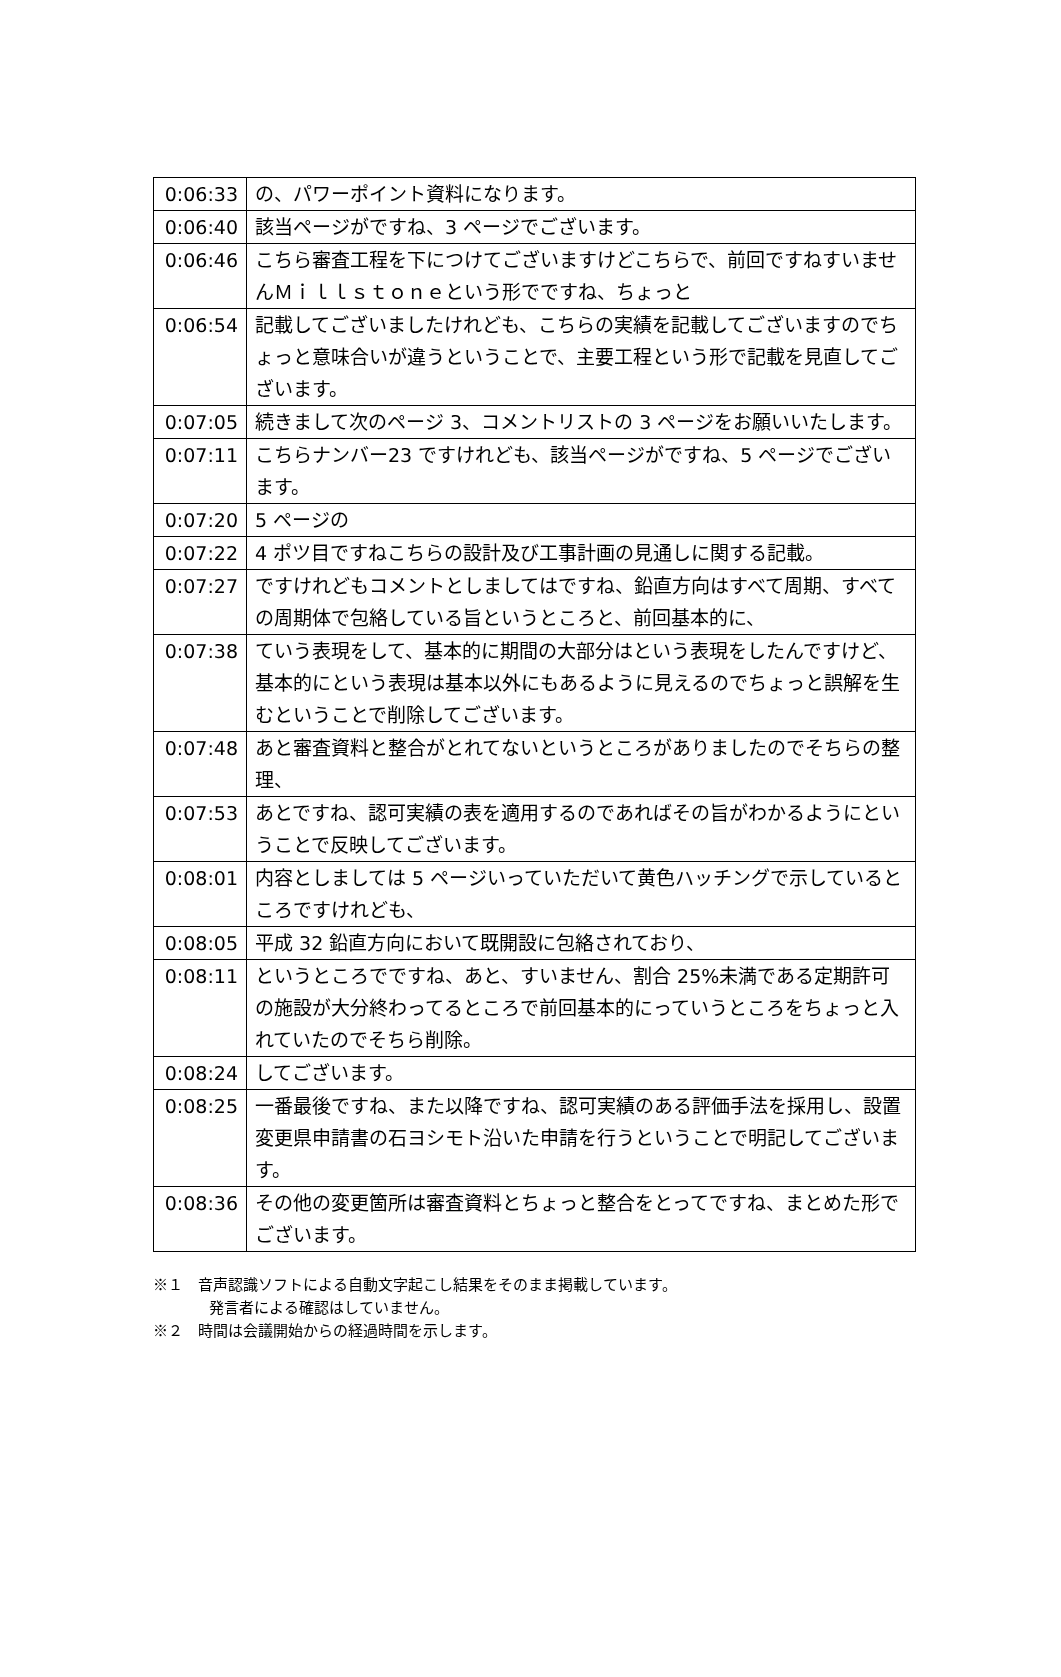| 0:06:33 | の、パワーポイント資料になります。 |
| 0:06:40 | 該当ページがですね、3 ページでございます。 |
| 0:06:46 | こちら審査工程を下につけてございますけどこちらで、前回ですねすいませんＭｉｌｌｓｔｏｎｅという形でですね、ちょっと |
| 0:06:54 | 記載してございましたけれども、こちらの実績を記載してございますのでちょっと意味合いが違うということで、主要工程という形で記載を見直してございます。 |
| 0:07:05 | 続きまして次のページ 3、コメントリストの 3 ページをお願いいたします。 |
| 0:07:11 | こちらナンバー23 ですけれども、該当ページがですね、5 ページでございます。 |
| 0:07:20 | 5 ページの |
| 0:07:22 | 4 ポツ目ですねこちらの設計及び工事計画の見通しに関する記載。 |
| 0:07:27 | ですけれどもコメントとしましてはですね、鉛直方向はすべて周期、すべての周期体で包絡している旨というところと、前回基本的に、 |
| 0:07:38 | ていう表現をして、基本的に期間の大部分はという表現をしたんですけど、基本的にという表現は基本以外にもあるように見えるのでちょっと誤解を生むということで削除してございます。 |
| 0:07:48 | あと審査資料と整合がとれてないというところがありましたのでそちらの整理、 |
| 0:07:53 | あとですね、認可実績の表を適用するのであればその旨がわかるようにということで反映してございます。 |
| 0:08:01 | 内容としましては 5 ページいっていただいて黄色ハッチングで示しているところですけれども、 |
| 0:08:05 | 平成 32 鉛直方向において既開設に包絡されており、 |
| 0:08:11 | というところでですね、あと、すいません、割合 25%未満である定期許可の施設が大分終わってるところで前回基本的にっていうところをちょっと入れていたのでそちら削除。 |
| 0:08:24 | してございます。 |
| 0:08:25 | 一番最後ですね、また以降ですね、認可実績のある評価手法を採用し、設置変更県申請書の石ヨシモト沿いた申請を行うということで明記してございます。 |
| 0:08:36 | その他の変更箇所は審査資料とちょっと整合をとってですね、まとめた形でございます。 |
※１　音声認識ソフトによる自動文字起こし結果をそのまま掲載しています。
発言者による確認はしていません。
※２　時間は会議開始からの経過時間を示します。